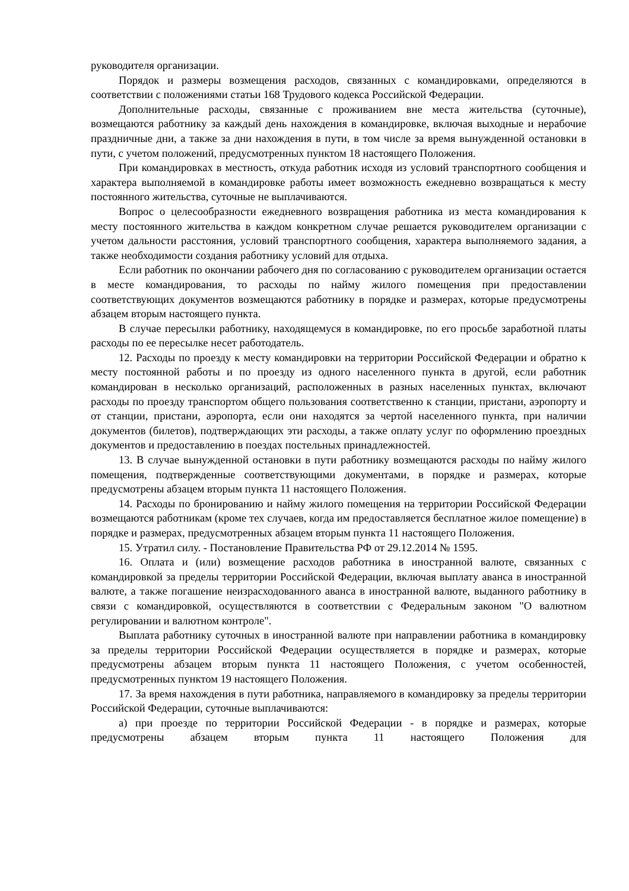руководителя организации.
Порядок и размеры возмещения расходов, связанных с командировками, определяются в соответствии с положениями статьи 168 Трудового кодекса Российской Федерации.
Дополнительные расходы, связанные с проживанием вне места жительства (суточные), возмещаются работнику за каждый день нахождения в командировке, включая выходные и нерабочие праздничные дни, а также за дни нахождения в пути, в том числе за время вынужденной остановки в пути, с учетом положений, предусмотренных пунктом 18 настоящего Положения.
При командировках в местность, откуда работник исходя из условий транспортного сообщения и характера выполняемой в командировке работы имеет возможность ежедневно возвращаться к месту постоянного жительства, суточные не выплачиваются.
Вопрос о целесообразности ежедневного возвращения работника из места командирования к месту постоянного жительства в каждом конкретном случае решается руководителем организации с учетом дальности расстояния, условий транспортного сообщения, характера выполняемого задания, а также необходимости создания работнику условий для отдыха.
Если работник по окончании рабочего дня по согласованию с руководителем организации остается в месте командирования, то расходы по найму жилого помещения при предоставлении соответствующих документов возмещаются работнику в порядке и размерах, которые предусмотрены абзацем вторым настоящего пункта.
В случае пересылки работнику, находящемуся в командировке, по его просьбе заработной платы расходы по ее пересылке несет работодатель.
12. Расходы по проезду к месту командировки на территории Российской Федерации и обратно к месту постоянной работы и по проезду из одного населенного пункта в другой, если работник командирован в несколько организаций, расположенных в разных населенных пунктах, включают расходы по проезду транспортом общего пользования соответственно к станции, пристани, аэропорту и от станции, пристани, аэропорта, если они находятся за чертой населенного пункта, при наличии документов (билетов), подтверждающих эти расходы, а также оплату услуг по оформлению проездных документов и предоставлению в поездах постельных принадлежностей.
13. В случае вынужденной остановки в пути работнику возмещаются расходы по найму жилого помещения, подтвержденные соответствующими документами, в порядке и размерах, которые предусмотрены абзацем вторым пункта 11 настоящего Положения.
14. Расходы по бронированию и найму жилого помещения на территории Российской Федерации возмещаются работникам (кроме тех случаев, когда им предоставляется бесплатное жилое помещение) в порядке и размерах, предусмотренных абзацем вторым пункта 11 настоящего Положения.
15. Утратил силу. - Постановление Правительства РФ от 29.12.2014 № 1595.
16. Оплата и (или) возмещение расходов работника в иностранной валюте, связанных с командировкой за пределы территории Российской Федерации, включая выплату аванса в иностранной валюте, а также погашение неизрасходованного аванса в иностранной валюте, выданного работнику в связи с командировкой, осуществляются в соответствии с Федеральным законом "О валютном регулировании и валютном контроле".
Выплата работнику суточных в иностранной валюте при направлении работника в командировку за пределы территории Российской Федерации осуществляется в порядке и размерах, которые предусмотрены абзацем вторым пункта 11 настоящего Положения, с учетом особенностей, предусмотренных пунктом 19 настоящего Положения.
17. За время нахождения в пути работника, направляемого в командировку за пределы территории Российской Федерации, суточные выплачиваются:
а) при проезде по территории Российской Федерации - в порядке и размерах, которые предусмотрены абзацем вторым пункта 11 настоящего Положения для